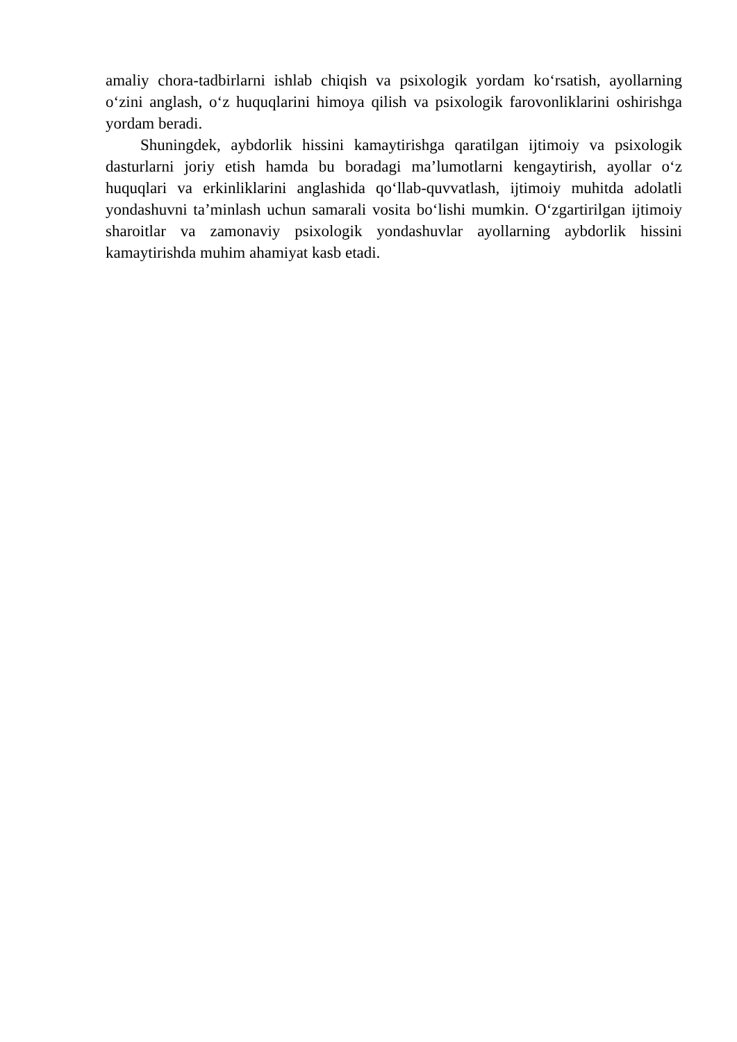amaliy chora-tadbirlarni ishlab chiqish va psixologik yordam ko‘rsatish, ayollarning o‘zini anglash, o‘z huquqlarini himoya qilish va psixologik farovonliklarini oshirishga yordam beradi.
Shuningdek, aybdorlik hissini kamaytirishga qaratilgan ijtimoiy va psixologik dasturlarni joriy etish hamda bu boradagi ma’lumotlarni kengaytirish, ayollar o‘z huquqlari va erkinliklarini anglashida qo‘llab-quvvatlash, ijtimoiy muhitda adolatli yondashuvni ta’minlash uchun samarali vosita bo‘lishi mumkin. O‘zgartirilgan ijtimoiy sharoitlar va zamonaviy psixologik yondashuvlar ayollarning aybdorlik hissini kamaytirishda muhim ahamiyat kasb etadi.